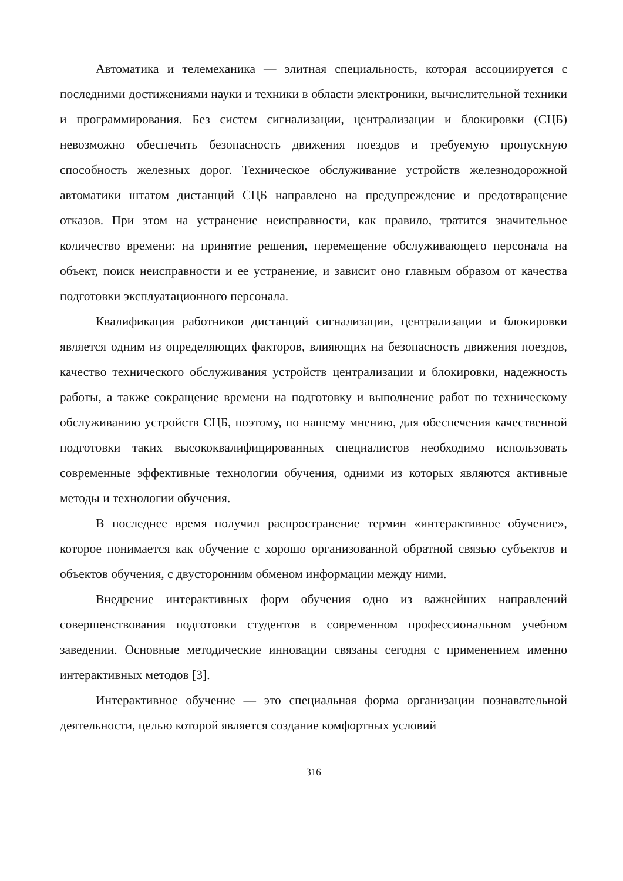Автоматика и телемеханика — элитная специальность, которая ассоциируется с последними достижениями науки и техники в области электроники, вычислительной техники и программирования. Без систем сигнализации, централизации и блокировки (СЦБ) невозможно обеспечить безопасность движения поездов и требуемую пропускную способность железных дорог. Техническое обслуживание устройств железнодорожной автоматики штатом дистанций СЦБ направлено на предупреждение и предотвращение отказов. При этом на устранение неисправности, как правило, тратится значительное количество времени: на принятие решения, перемещение обслуживающего персонала на объект, поиск неисправности и ее устранение, и зависит оно главным образом от качества подготовки эксплуатационного персонала.
Квалификация работников дистанций сигнализации, централизации и блокировки является одним из определяющих факторов, влияющих на безопасность движения поездов, качество технического обслуживания устройств централизации и блокировки, надежность работы, а также сокращение времени на подготовку и выполнение работ по техническому обслуживанию устройств СЦБ, поэтому, по нашему мнению, для обеспечения качественной подготовки таких высококвалифицированных специалистов необходимо использовать современные эффективные технологии обучения, одними из которых являются активные методы и технологии обучения.
В последнее время получил распространение термин «интерактивное обучение», которое понимается как обучение с хорошо организованной обратной связью субъектов и объектов обучения, с двусторонним обменом информации между ними.
Внедрение интерактивных форм обучения одно из важнейших направлений совершенствования подготовки студентов в современном профессиональном учебном заведении. Основные методические инновации связаны сегодня с применением именно интерактивных методов [3].
Интерактивное обучение — это специальная форма организации познавательной деятельности, целью которой является создание комфортных условий
316